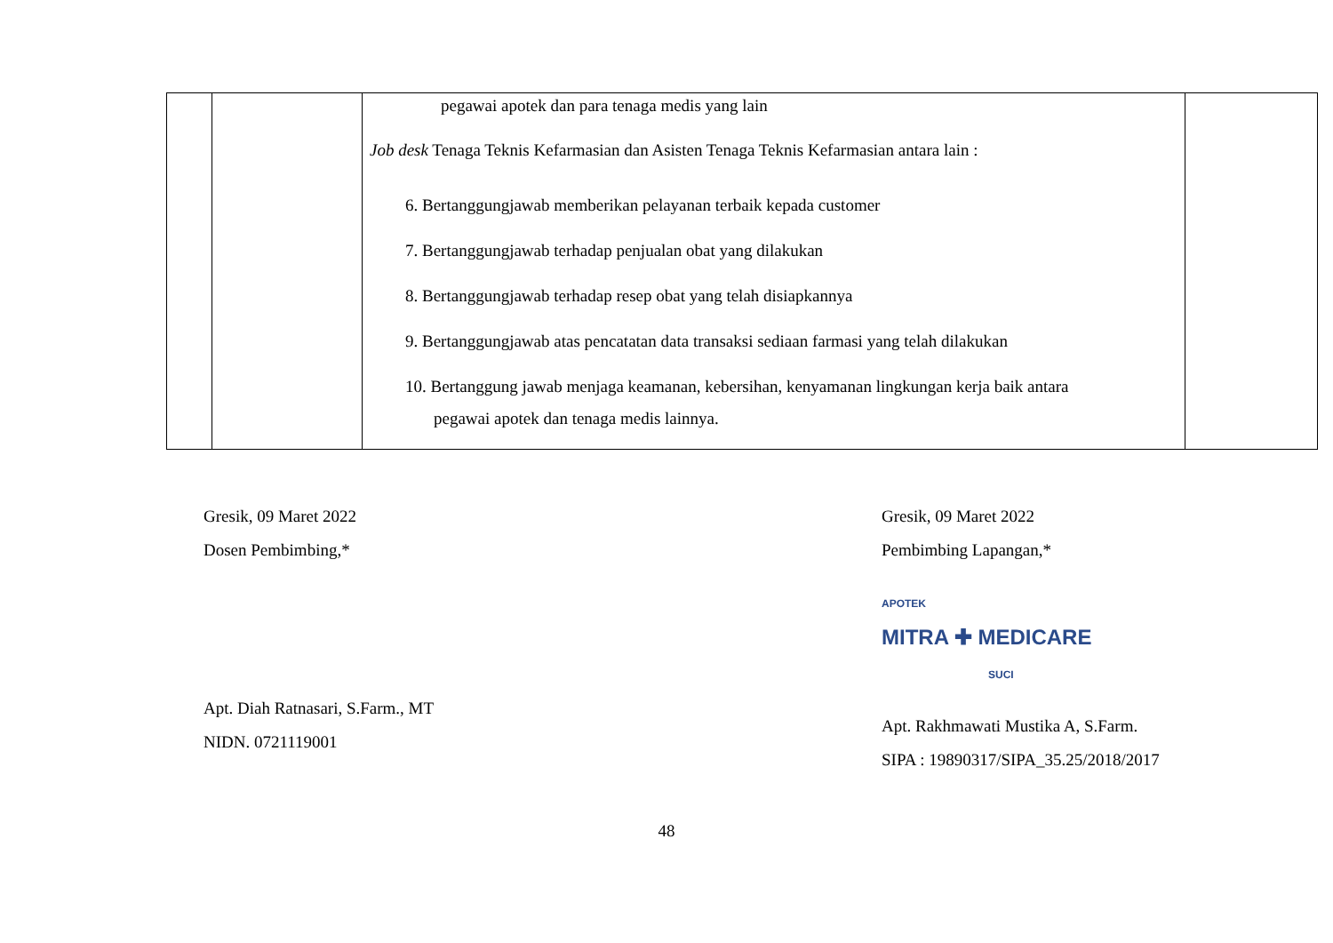| | | pegawai apotek dan para tenaga medis yang lain Job desk Tenaga Teknis Kefarmasian dan Asisten Tenaga Teknis Kefarmasian antara lain : 6. Bertanggungjawab memberikan pelayanan terbaik kepada customer 7. Bertanggungjawab terhadap penjualan obat yang dilakukan 8. Bertanggungjawab terhadap resep obat yang telah disiapkannya 9. Bertanggungjawab atas pencatatan data transaksi sediaan farmasi yang telah dilakukan 10. Bertanggung jawab menjaga keamanan, kebersihan, kenyamanan lingkungan kerja baik antara pegawai apotek dan tenaga medis lainnya. | |
Gresik, 09 Maret 2022
Dosen Pembimbing,*
Apt. Diah Ratnasari, S.Farm., MT
NIDN. 0721119001
Gresik, 09 Maret 2022
Pembimbing Lapangan,*
APOTEK
MITRA ✚ MEDICARE
SUCI
Apt. Rakhmawati Mustika A, S.Farm.
SIPA : 19890317/SIPA_35.25/2018/2017
48